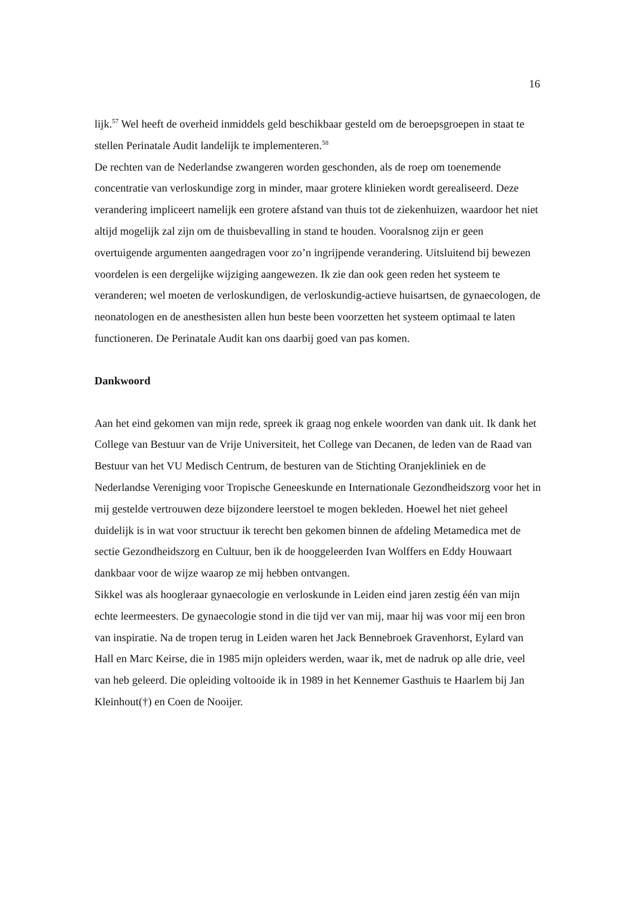16
lijk.<sup>57</sup> Wel heeft de overheid inmiddels geld beschikbaar gesteld om de beroepsgroepen in staat te stellen Perinatale Audit landelijk te implementeren.<sup>58</sup>
De rechten van de Nederlandse zwangeren worden geschonden, als de roep om toenemende concentratie van verloskundige zorg in minder, maar grotere klinieken wordt gerealiseerd. Deze verandering impliceert namelijk een grotere afstand van thuis tot de ziekenhuizen, waardoor het niet altijd mogelijk zal zijn om de thuisbevalling in stand te houden. Vooralsnog zijn er geen overtuigende argumenten aangedragen voor zo’n ingrijpende verandering. Uitsluitend bij bewezen voordelen is een dergelijke wijziging aangewezen. Ik zie dan ook geen reden het systeem te veranderen; wel moeten de verloskundigen, de verloskundig-actieve huisartsen, de gynaecologen, de neonatologen en de anesthesisten allen hun beste been voorzetten het systeem optimaal te laten functioneren. De Perinatale Audit kan ons daarbij goed van pas komen.
Dankwoord
Aan het eind gekomen van mijn rede, spreek ik graag nog enkele woorden van dank uit. Ik dank het College van Bestuur van de Vrije Universiteit, het College van Decanen, de leden van de Raad van Bestuur van het VU Medisch Centrum, de besturen van de Stichting Oranjekliniek en de Nederlandse Vereniging voor Tropische Geneeskunde en Internationale Gezondheidszorg voor het in mij gestelde vertrouwen deze bijzondere leerstoel te mogen bekleden. Hoewel het niet geheel duidelijk is in wat voor structuur ik terecht ben gekomen binnen de afdeling Metamedica met de sectie Gezondheidszorg en Cultuur, ben ik de hooggeleerden Ivan Wolffers en Eddy Houwaart dankbaar voor de wijze waarop ze mij hebben ontvangen.
Sikkel was als hoogleraar gynaecologie en verloskunde in Leiden eind jaren zestig één van mijn echte leermeesters. De gynaecologie stond in die tijd ver van mij, maar hij was voor mij een bron van inspiratie. Na de tropen terug in Leiden waren het Jack Bennebroek Gravenhorst, Eylard van Hall en Marc Keirse, die in 1985 mijn opleiders werden, waar ik, met de nadruk op alle drie, veel van heb geleerd. Die opleiding voltooide ik in 1989 in het Kennemer Gasthuis te Haarlem bij Jan Kleinhout(†) en Coen de Nooijer.